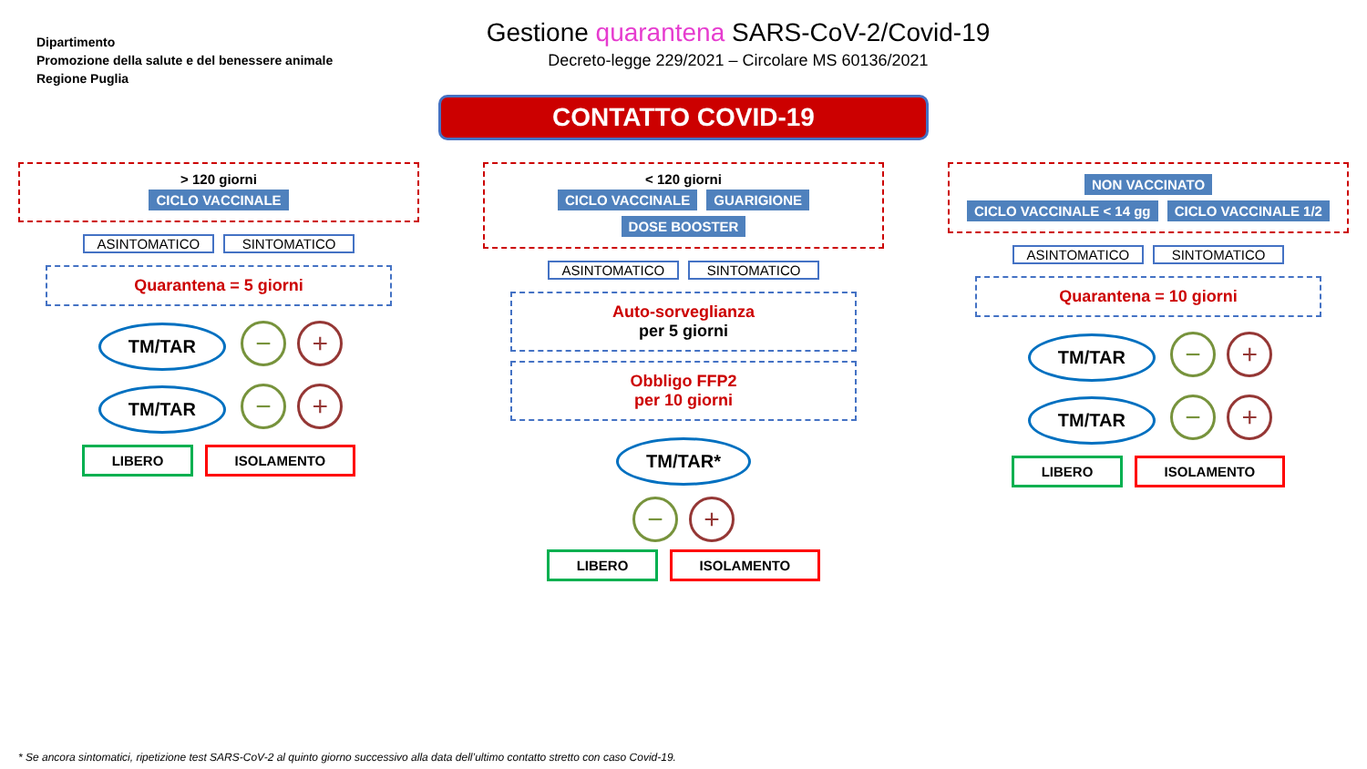Dipartimento
Promozione della salute e del benessere animale
Regione Puglia
Gestione quarantena SARS-CoV-2/Covid-19
Decreto-legge 229/2021 – Circolare MS 60136/2021
CONTATTO COVID-19
> 120 giorni
CICLO VACCINALE
ASINTOMATICO SINTOMATICO
Quarantena = 5 giorni
TM/TAR − +
TM/TAR − +
LIBERO ISOLAMENTO
< 120 giorni
CICLO VACCINALE GUARIGIONE
DOSE BOOSTER
ASINTOMATICO SINTOMATICO
Auto-sorveglianza
per 5 giorni
Obbligo FFP2
per 10 giorni
TM/TAR*
− +
LIBERO ISOLAMENTO
NON VACCINATO
CICLO VACCINALE < 14 gg CICLO VACCINALE 1/2
ASINTOMATICO SINTOMATICO
Quarantena = 10 giorni
TM/TAR − +
TM/TAR − +
LIBERO ISOLAMENTO
* Se ancora sintomatici, ripetizione test SARS-CoV-2 al quinto giorno successivo alla data dell’ultimo contatto stretto con caso Covid-19.